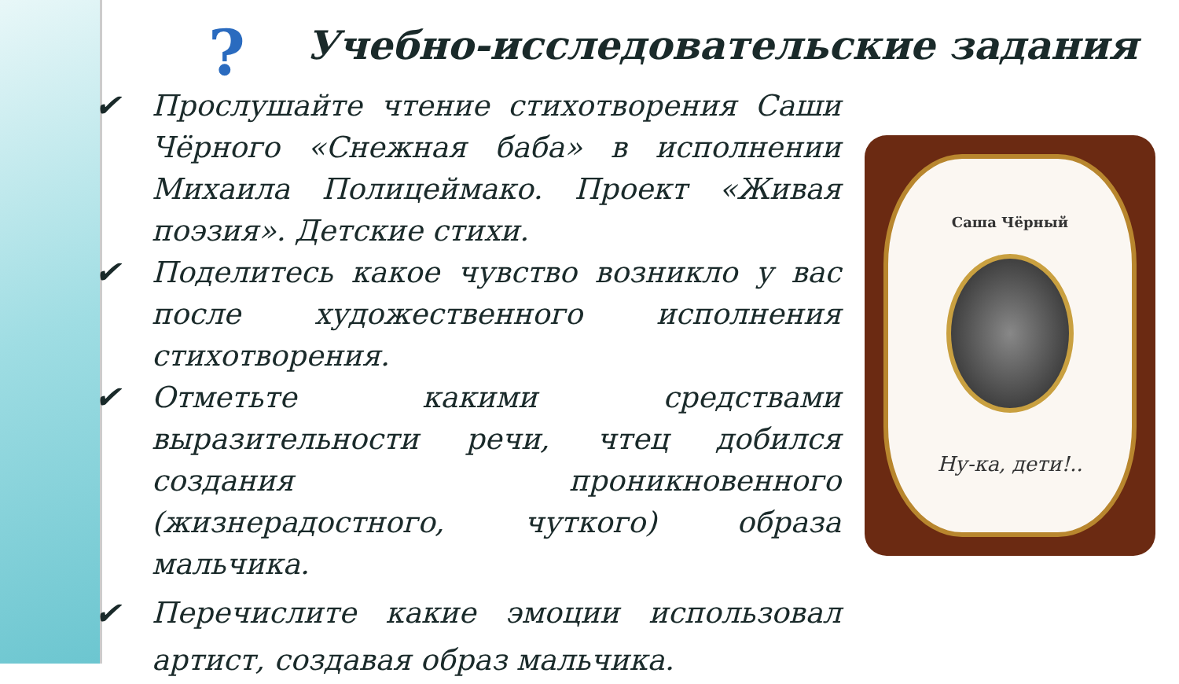?
Учебно-исследовательские задания
✔ Прослушайте чтение стихотворения Саши Чёрного «Снежная баба» в исполнении Михаила Полицеймако. Проект «Живая поэзия». Детские стихи.
✔ Поделитесь какое чувство возникло у вас после художественного исполнения стихотворения.
✔ Отметьте какими средствами выразительности речи, чтец добился создания проникновенного (жизнерадостного, чуткого) образа мальчика.
✔ Перечислите какие эмоции использовал артист, создавая образ мальчика.
Саша Чёрный
Ну-ка, дети!..